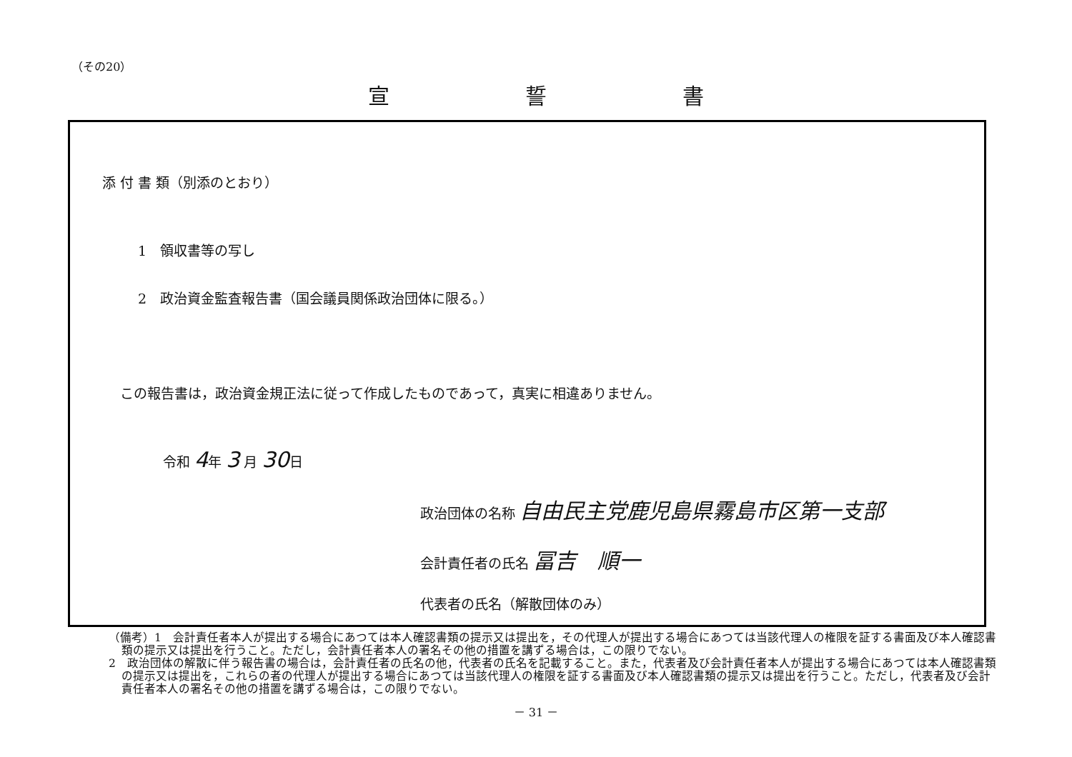（その20）
宣 誓 書
添 付 書 類（別添のとおり）
1　領収書等の写し
2　政治資金監査報告書（国会議員関係政治団体に限る。）
この報告書は，政治資金規正法に従って作成したものであって，真実に相違ありません。
令和 4年 3 月 30日
政治団体の名称 自由民主党鹿児島県霧島市区第一支部
会計責任者の氏名 冨吉　順一
代表者の氏名（解散団体のみ）
（備考）1　会計責任者本人が提出する場合にあつては本人確認書類の提示又は提出を，その代理人が提出する場合にあつては当該代理人の権限を証する書面及び本人確認書類の提示又は提出を行うこと。ただし，会計責任者本人の署名その他の措置を講ずる場合は，この限りでない。
2　政治団体の解散に伴う報告書の場合は，会計責任者の氏名の他，代表者の氏名を記載すること。また，代表者及び会計責任者本人が提出する場合にあつては本人確認書類の提示又は提出を，これらの者の代理人が提出する場合にあつては当該代理人の権限を証する書面及び本人確認書類の提示又は提出を行うこと。ただし，代表者及び会計責任者本人の署名その他の措置を講ずる場合は，この限りでない。
－ 31 －